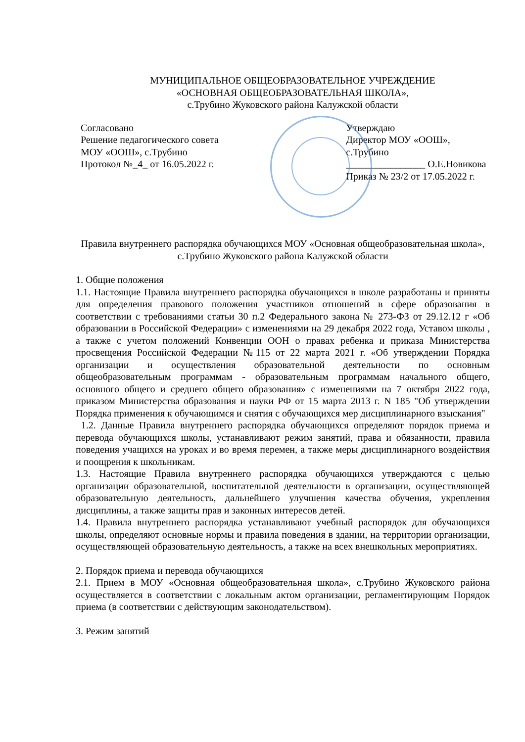МУНИЦИПАЛЬНОЕ ОБЩЕОБРАЗОВАТЕЛЬНОЕ УЧРЕЖДЕНИЕ
«ОСНОВНАЯ ОБЩЕОБРАЗОВАТЕЛЬНАЯ ШКОЛА»,
с.Трубино Жуковского района Калужской области
Согласовано
Решение педагогического совета
МОУ «ООШ», с.Трубино
Протокол №_4_ от 16.05.2022 г.
Утверждаю
Директор МОУ «ООШ», с.Трубино
________________ О.Е.Новикова
Приказ № 23/2 от 17.05.2022 г.
Правила внутреннего распорядка обучающихся МОУ «Основная общеобразовательная школа», с.Трубино Жуковского района Калужской области
1. Общие положения
1.1. Настоящие Правила внутреннего распорядка обучающихся в школе разработаны и приняты для определения правового положения участников отношений в сфере образования в соответствии с требованиями статьи 30 п.2 Федерального закона № 273-ФЗ от 29.12.12 г «Об образовании в Российской Федерации» с изменениями на 29 декабря 2022 года, Уставом школы , а также с учетом положений Конвенции ООН о правах ребенка и приказа Министерства просвещения Российской Федерации №115 от 22 марта 2021 г. «Об утверждении Порядка организации и осуществления образовательной деятельности по основным общеобразовательным программам - образовательным программам начального общего, основного общего и среднего общего образования» с изменениями на 7 октября 2022 года, приказом Министерства образования и науки РФ от 15 марта 2013 г. N 185 "Об утверждении Порядка применения к обучающимся и снятия с обучающихся мер дисциплинарного взыскания"
1.2. Данные Правила внутреннего распорядка обучающихся определяют порядок приема и перевода обучающихся школы, устанавливают режим занятий, права и обязанности, правила поведения учащихся на уроках и во время перемен, а также меры дисциплинарного воздействия и поощрения к школьникам.
1.3. Настоящие Правила внутреннего распорядка обучающихся утверждаются с целью организации образовательной, воспитательной деятельности в организации, осуществляющей образовательную деятельность, дальнейшего улучшения качества обучения, укрепления дисциплины, а также защиты прав и законных интересов детей.
1.4. Правила внутреннего распорядка устанавливают учебный распорядок для обучающихся школы, определяют основные нормы и правила поведения в здании, на территории организации, осуществляющей образовательную деятельность, а также на всех внешкольных мероприятиях.
2. Порядок приема и перевода обучающихся
2.1. Прием в МОУ «Основная общеобразовательная школа», с.Трубино Жуковского района осуществляется в соответствии с локальным актом организации, регламентирующим Порядок приема (в соответствии с действующим законодательством).
3. Режим занятий